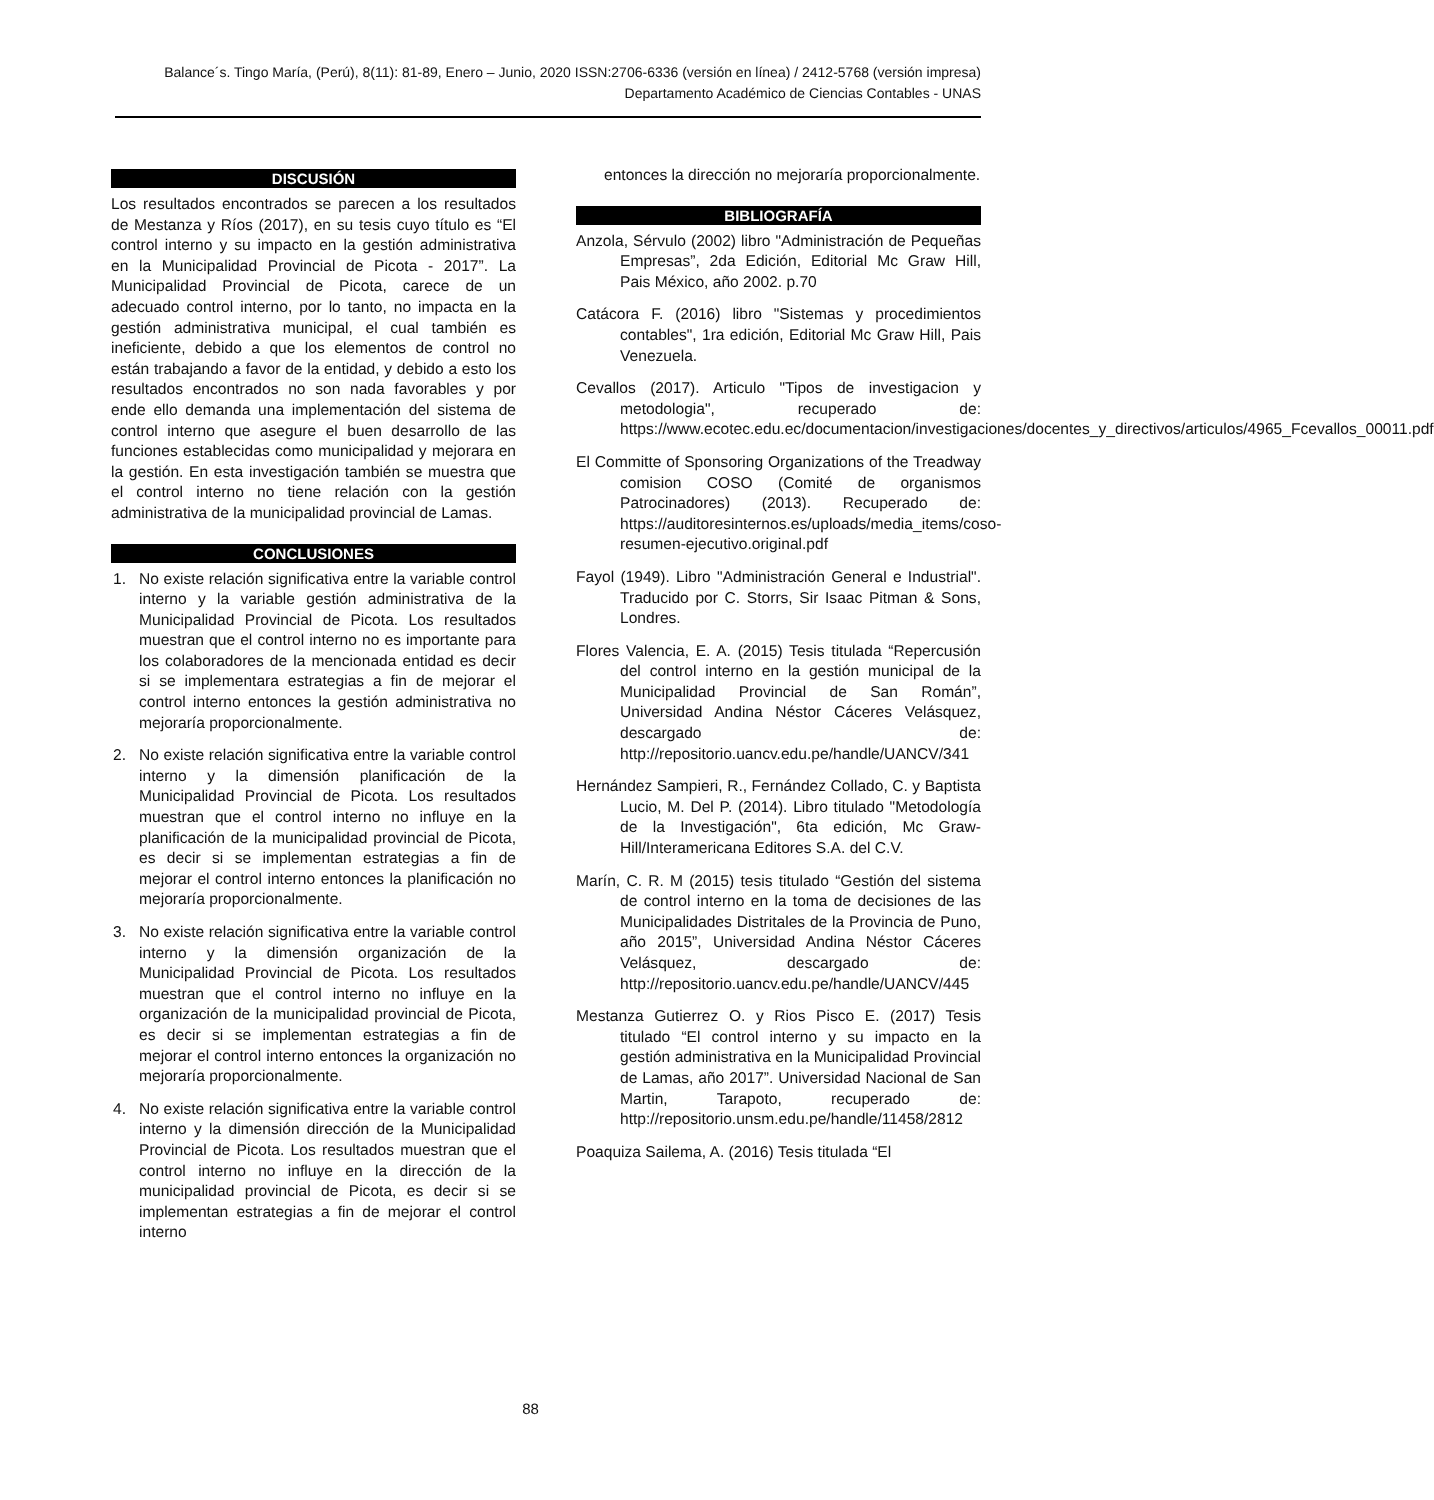Balance´s. Tingo María, (Perú), 8(11): 81-89, Enero – Junio, 2020 ISSN:2706-6336 (versión en línea) / 2412-5768 (versión impresa)
Departamento Académico de Ciencias Contables - UNAS
DISCUSIÓN
Los resultados encontrados se parecen a los resultados de Mestanza y Ríos (2017), en su tesis cuyo título es “El control interno y su impacto en la gestión administrativa en la Municipalidad Provincial de Picota - 2017”. La Municipalidad Provincial de Picota, carece de un adecuado control interno, por lo tanto, no impacta en la gestión administrativa municipal, el cual también es ineficiente, debido a que los elementos de control no están trabajando a favor de la entidad, y debido a esto los resultados encontrados no son nada favorables y por ende ello demanda una implementación del sistema de control interno que asegure el buen desarrollo de las funciones establecidas como municipalidad y mejorara en la gestión. En esta investigación también se muestra que el control interno no tiene relación con la gestión administrativa de la municipalidad provincial de Lamas.
CONCLUSIONES
1. No existe relación significativa entre la variable control interno y la variable gestión administrativa de la Municipalidad Provincial de Picota. Los resultados muestran que el control interno no es importante para los colaboradores de la mencionada entidad es decir si se implementara estrategias a fin de mejorar el control interno entonces la gestión administrativa no mejoraría proporcionalmente.
2. No existe relación significativa entre la variable control interno y la dimensión planificación de la Municipalidad Provincial de Picota. Los resultados muestran que el control interno no influye en la planificación de la municipalidad provincial de Picota, es decir si se implementan estrategias a fin de mejorar el control interno entonces la planificación no mejoraría proporcionalmente.
3. No existe relación significativa entre la variable control interno y la dimensión organización de la Municipalidad Provincial de Picota. Los resultados muestran que el control interno no influye en la organización de la municipalidad provincial de Picota, es decir si se implementan estrategias a fin de mejorar el control interno entonces la organización no mejoraría proporcionalmente.
4. No existe relación significativa entre la variable control interno y la dimensión dirección de la Municipalidad Provincial de Picota. Los resultados muestran que el control interno no influye en la dirección de la municipalidad provincial de Picota, es decir si se implementan estrategias a fin de mejorar el control interno
entonces la dirección no mejoraría proporcionalmente.
BIBLIOGRAFÍA
Anzola, Sérvulo (2002) libro "Administración de Pequeñas Empresas”, 2da Edición, Editorial Mc Graw Hill, Pais México, año 2002. p.70
Catácora F. (2016) libro "Sistemas y procedimientos contables", 1ra edición, Editorial Mc Graw Hill, Pais Venezuela.
Cevallos (2017). Articulo "Tipos de investigacion y metodologia", recuperado de: https://www.ecotec.edu.ec/documentacion/investigaciones/docentes_y_directivos/articulos/4965_Fcevallos_00011.pdf
El Committe of Sponsoring Organizations of the Treadway comision COSO (Comité de organismos Patrocinadores) (2013). Recuperado de: https://auditoresinternos.es/uploads/media_items/coso-resumen-ejecutivo.original.pdf
Fayol (1949). Libro "Administración General e Industrial". Traducido por C. Storrs, Sir Isaac Pitman & Sons, Londres.
Flores Valencia, E. A. (2015) Tesis titulada “Repercusión del control interno en la gestión municipal de la Municipalidad Provincial de San Román”, Universidad Andina Néstor Cáceres Velásquez, descargado de: http://repositorio.uancv.edu.pe/handle/UANCV/341
Hernández Sampieri, R., Fernández Collado, C. y Baptista Lucio, M. Del P. (2014). Libro titulado "Metodología de la Investigación", 6ta edición, Mc Graw-Hill/Interamericana Editores S.A. del C.V.
Marín, C. R. M (2015) tesis titulado “Gestión del sistema de control interno en la toma de decisiones de las Municipalidades Distritales de la Provincia de Puno, año 2015”, Universidad Andina Néstor Cáceres Velásquez, descargado de: http://repositorio.uancv.edu.pe/handle/UANCV/445
Mestanza Gutierrez O. y Rios Pisco E. (2017) Tesis titulado “El control interno y su impacto en la gestión administrativa en la Municipalidad Provincial de Lamas, año 2017”. Universidad Nacional de San Martin, Tarapoto, recuperado de: http://repositorio.unsm.edu.pe/handle/11458/2812
Poaquiza Sailema, A. (2016) Tesis titulada “El
88